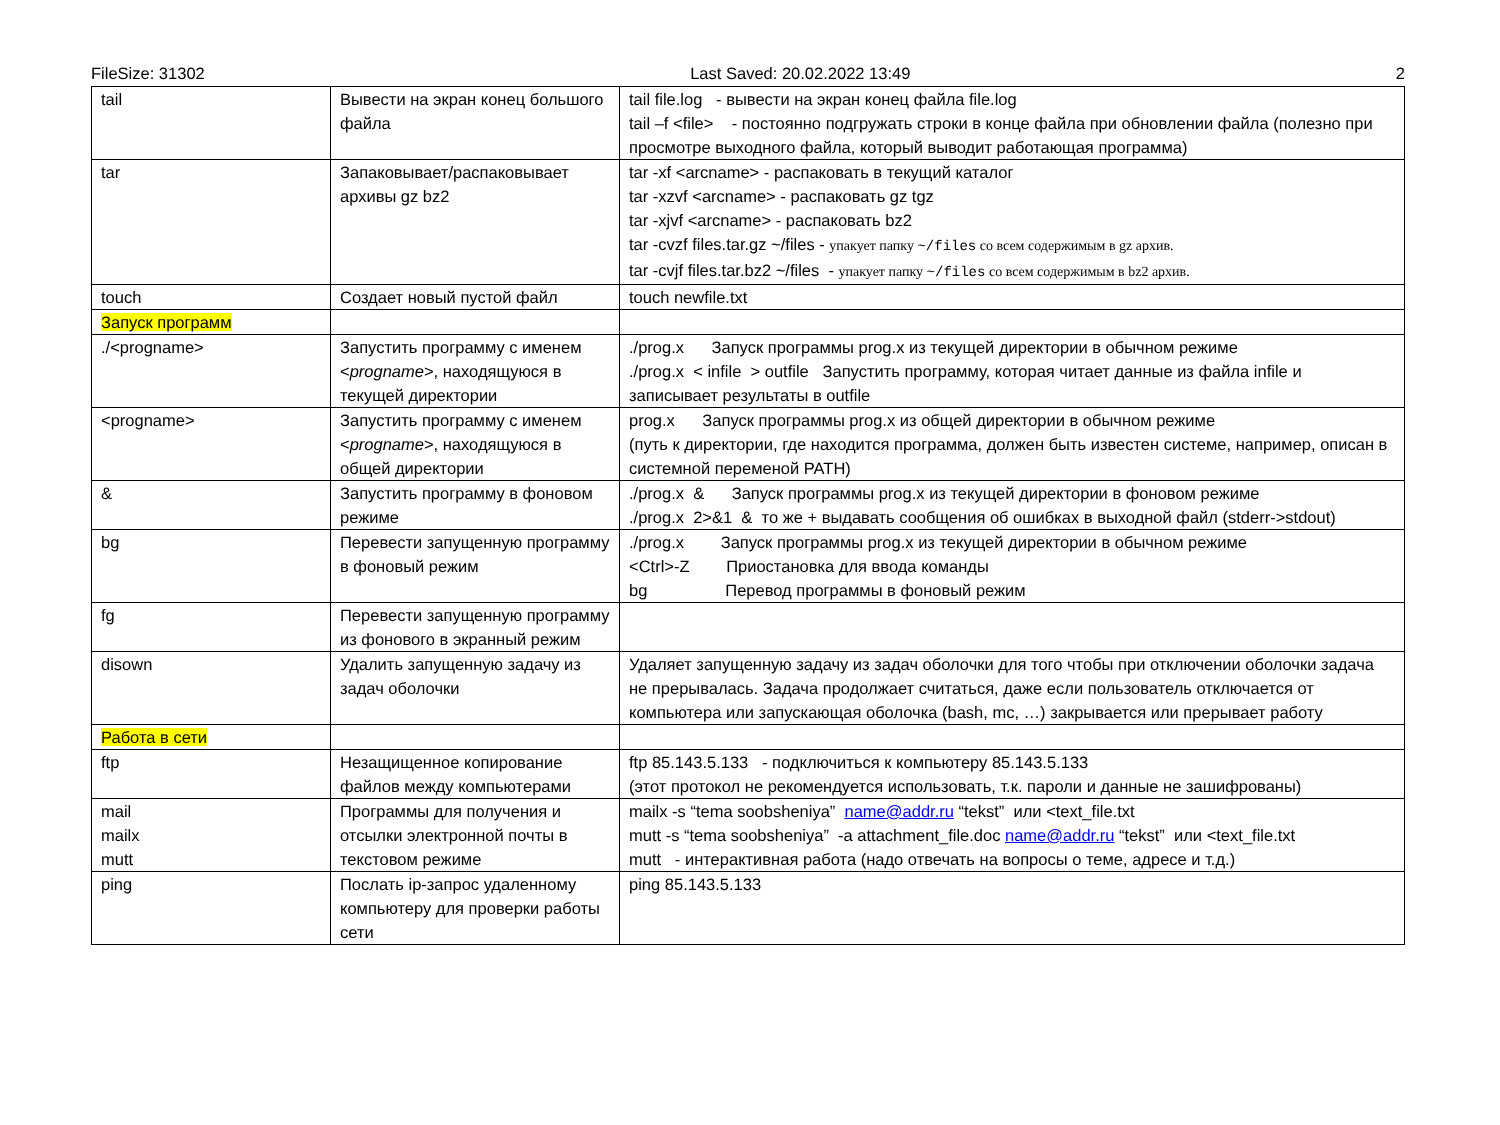FileSize: 31302 Last Saved: 20.02.2022 13:49 2
| tail | Вывести на экран конец большого файла | tail file.log - вывести на экран конец файла file.log tail –f <file> - постоянно подгружать строки в конце файла при обновлении файла (полезно при просмотре выходного файла, который выводит работающая программа) |
| tar | Запаковывает/распаковывает архивы gz bz2 | tar -xf <arcname> - распаковать в текущий каталог tar -xzvf <arcname> - распаковать gz tgz tar -xjvf <arcname> - распаковать bz2 tar -cvzf files.tar.gz ~/files - упакует папку ~/files со всем содержимым в gz архив. tar -cvjf files.tar.bz2 ~/files - упакует папку ~/files со всем содержимым в bz2 архив. |
| touch | Создает новый пустой файл | touch newfile.txt |
| Запуск программ | | |
| ./<progname> | Запустить программу с именем < progname >, находящуюся в текущей директории | ./prog.x Запуск программы prog.x из текущей директории в обычном режиме ./prog.x < infile > outfile Запустить программу, которая читает данные из файла infile и записывает результаты в outfile |
| <progname> | Запустить программу с именем < progname >, находящуюся в общей директории | prog.x Запуск программы prog.x из общей директории в обычном режиме (путь к директории, где находится программа, должен быть известен системе, например, описан в системной переменой PATH) |
| & | Запустить программу в фоновом режиме | ./prog.x & Запуск программы prog.x из текущей директории в фоновом режиме ./prog.x 2>&1 & то же + выдавать сообщения об ошибках в выходной файл (stderr->stdout) |
| bg | Перевести запущенную программу в фоновый режим | ./prog.x Запуск программы prog.x из текущей директории в обычном режиме <Ctrl>-Z Приостановка для ввода команды bg Перевод программы в фоновый режим |
| fg | Перевести запущенную программу из фонового в экранный режим | |
| disown | Удалить запущенную задачу из задач оболочки | Удаляет запущенную задачу из задач оболочки для того чтобы при отключении оболочки задача не прерывалась. Задача продолжает считаться, даже если пользователь отключается от компьютера или запускающая оболочка (bash, mc, …) закрывается или прерывает работу |
| Работа в сети | | |
| ftp | Незащищенное копирование файлов между компьютерами | ftp 85.143.5.133 - подключиться к компьютеру 85.143.5.133 (этот протокол не рекомендуется использовать, т.к. пароли и данные не зашифрованы) |
| mail mailx mutt | Программы для получения и отсылки электронной почты в текстовом режиме | mailx -s “tema soobsheniya” name@addr.ru “tekst” или <text_file.txt mutt -s “tema soobsheniya” -a attachment_file.doc name@addr.ru “tekst” или <text_file.txt mutt - интерактивная работа (надо отвечать на вопросы о теме, адресе и т.д.) |
| ping | Послать ip-запрос удаленному компьютеру для проверки работы сети | ping 85.143.5.133 |